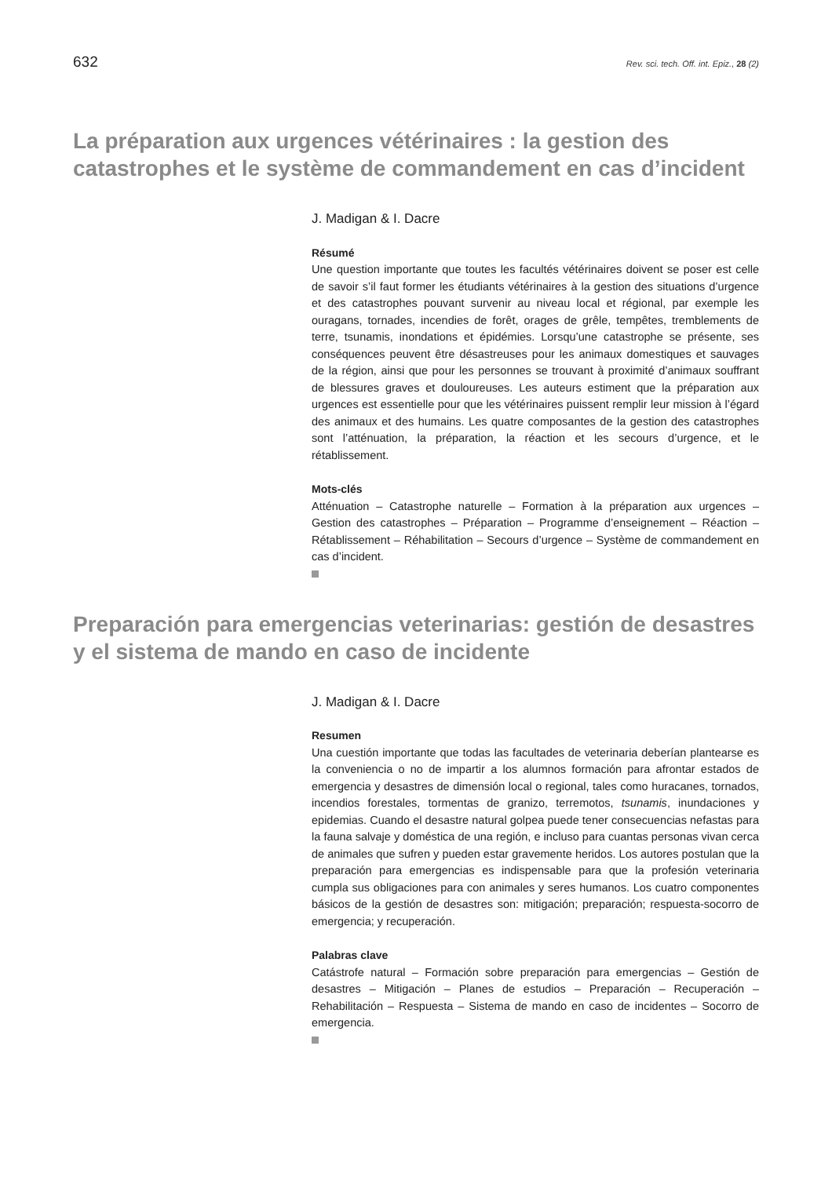632 Rev. sci. tech. Off. int. Epiz., 28 (2)
La préparation aux urgences vétérinaires : la gestion des catastrophes et le système de commandement en cas d’incident
J. Madigan & I. Dacre
Résumé
Une question importante que toutes les facultés vétérinaires doivent se poser est celle de savoir s’il faut former les étudiants vétérinaires à la gestion des situations d’urgence et des catastrophes pouvant survenir au niveau local et régional, par exemple les ouragans, tornades, incendies de forêt, orages de grêle, tempêtes, tremblements de terre, tsunamis, inondations et épidémies. Lorsqu’une catastrophe se présente, ses conséquences peuvent être désastreuses pour les animaux domestiques et sauvages de la région, ainsi que pour les personnes se trouvant à proximité d’animaux souffrant de blessures graves et douloureuses. Les auteurs estiment que la préparation aux urgences est essentielle pour que les vétérinaires puissent remplir leur mission à l’égard des animaux et des humains. Les quatre composantes de la gestion des catastrophes sont l’atténuation, la préparation, la réaction et les secours d’urgence, et le rétablissement.
Mots-clés
Atténuation – Catastrophe naturelle – Formation à la préparation aux urgences – Gestion des catastrophes – Préparation – Programme d’enseignement – Réaction – Rétablissement – Réhabilitation – Secours d’urgence – Système de commandement en cas d’incident.
Preparación para emergencias veterinarias: gestión de desastres y el sistema de mando en caso de incidente
J. Madigan & I. Dacre
Resumen
Una cuestión importante que todas las facultades de veterinaria deberían plantearse es la conveniencia o no de impartir a los alumnos formación para afrontar estados de emergencia y desastres de dimensión local o regional, tales como huracanes, tornados, incendios forestales, tormentas de granizo, terremotos, tsunamis, inundaciones y epidemias. Cuando el desastre natural golpea puede tener consecuencias nefastas para la fauna salvaje y doméstica de una región, e incluso para cuantas personas vivan cerca de animales que sufren y pueden estar gravemente heridos. Los autores postulan que la preparación para emergencias es indispensable para que la profesión veterinaria cumpla sus obligaciones para con animales y seres humanos. Los cuatro componentes básicos de la gestión de desastres son: mitigación; preparación; respuesta-socorro de emergencia; y recuperación.
Palabras clave
Catástrofe natural – Formación sobre preparación para emergencias – Gestión de desastres – Mitigación – Planes de estudios – Preparación – Recuperación – Rehabilitación – Respuesta – Sistema de mando en caso de incidentes – Socorro de emergencia.